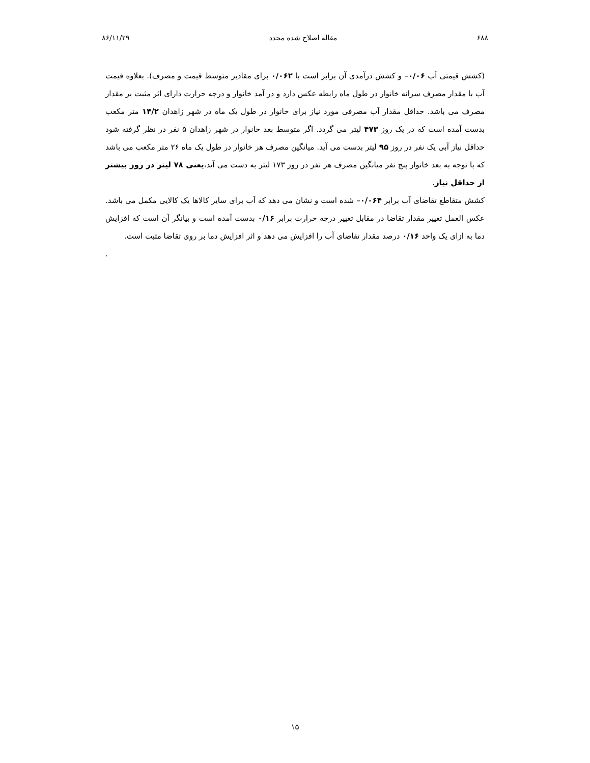۶۸۸ مقاله اصلاح شده مجدد ۸۶/۱۱/۲۹
(کشش قیمتی آب ۰/۰۶– و کشش درآمدی آن برابر است با ۰/۰۶۲ برای مقادیر متوسط قیمت و مصرف). بعلاوه قیمت آب با مقدار مصرف سرانه خانوار در طول ماه رابطه عکس دارد و در آمد خانوار و درجه حرارت دارای اثر مثبت بر مقدار مصرف می باشد. حداقل مقدار آب مصرفی مورد نیاز برای خانوار در طول یک ماه در شهر زاهدان ۱۴/۲ متر مکعب بدست آمده است که در یک روز ۴۷۳ لیتر می گردد. اگر متوسط بعد خانوار در شهر زاهدان ۵ نفر در نظر گرفته شود حداقل نیاز آبی یک نفر در روز ۹۵ لیتر بدست می آید. میانگین مصرف هر خانوار در طول یک ماه ۲۶ متر مکعب می باشد که با توجه به بعد خانوار پنج نفر میانگین مصرف هر نفر در روز ۱۷۳ لیتر به دست می آید،یعنی ۷۸ لیتر در روز بیشتر از حداقل نیاز.
کشش متقاطع تقاضای آب برابر ۰/۰۶۴– شده است و نشان می دهد که آب برای سایر کالاها یک کالایی مکمل می باشد. عکس العمل تغییر مقدار تقاضا در مقابل تغییر درجه حرارت برابر ۰/۱۶ بدست آمده است و بیانگر آن است که افزایش دما به ازای یک واحد ۰/۱۶ درصد مقدار تقاضای آب را افزایش می دهد و اثر افزایش دما بر روی تقاضا مثبت است.
.
۱۵